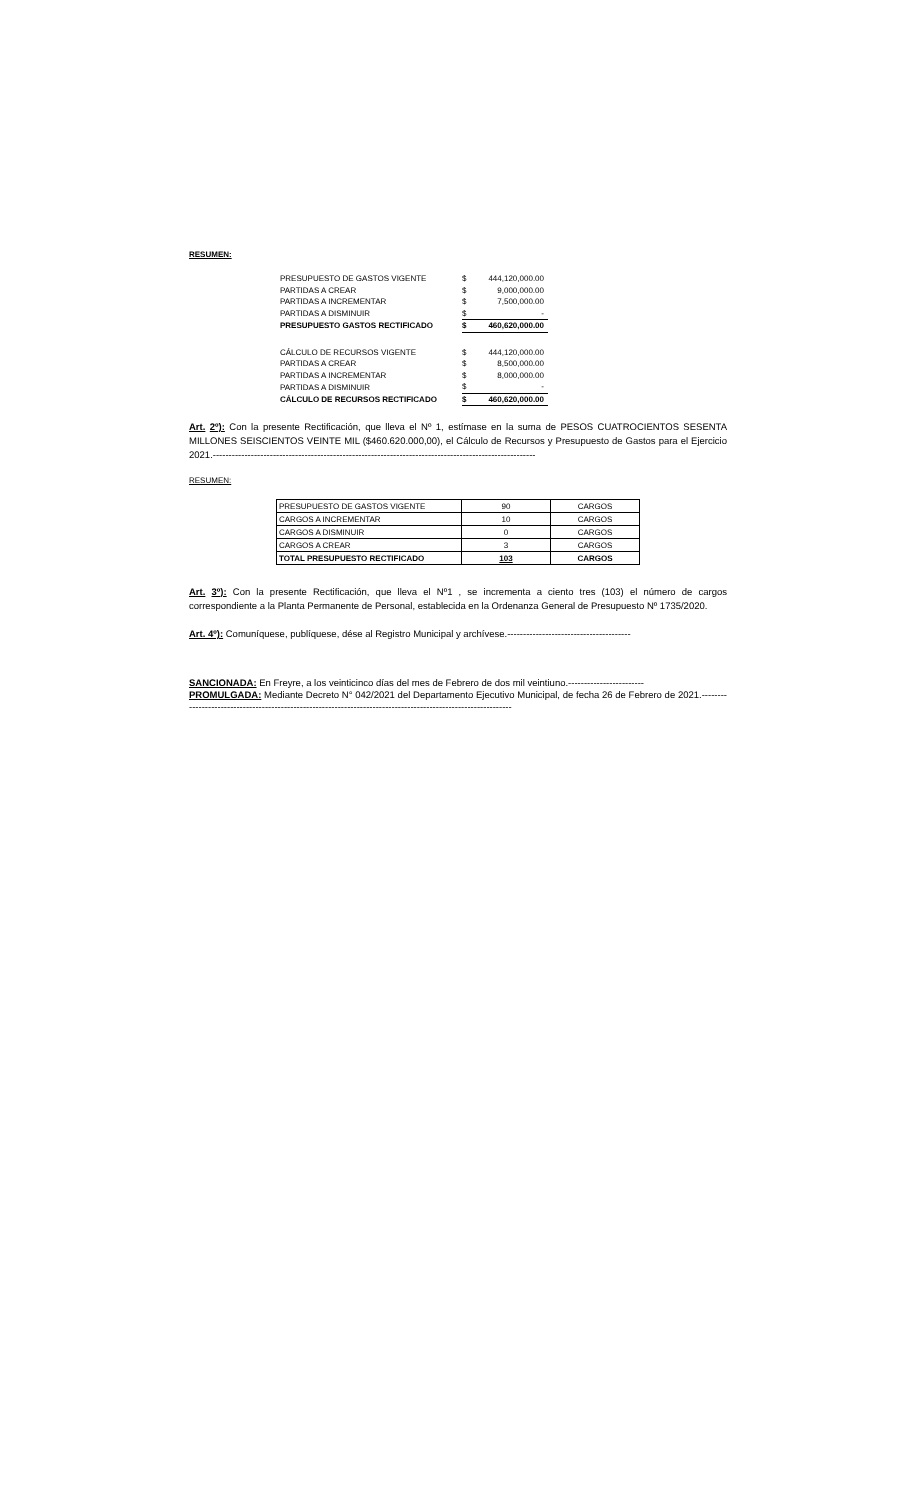RESUMEN:
| PRESUPUESTO DE GASTOS VIGENTE | $ | 444,120,000.00 |
| PARTIDAS A CREAR | $ | 9,000,000.00 |
| PARTIDAS A INCREMENTAR | $ | 7,500,000.00 |
| PARTIDAS A DISMINUIR | $ | - |
| PRESUPUESTO GASTOS RECTIFICADO | $ | 460,620,000.00 |
| CÁLCULO DE RECURSOS VIGENTE | $ | 444,120,000.00 |
| PARTIDAS A CREAR | $ | 8,500,000.00 |
| PARTIDAS A INCREMENTAR | $ | 8,000,000.00 |
| PARTIDAS A DISMINUIR | $ | - |
| CÁLCULO DE RECURSOS RECTIFICADO | $ | 460,620,000.00 |
Art. 2º): Con la presente Rectificación, que lleva el Nº 1, estímase en la suma de PESOS CUATROCIENTOS SESENTA MILLONES SEISCIENTOS VEINTE MIL ($460.620.000,00), el Cálculo de Recursos y Presupuesto de Gastos para el Ejercicio 2021.------------------------------------------------------------------------------------------------------
RESUMEN:
| PRESUPUESTO DE GASTOS VIGENTE | 90 | CARGOS |
| CARGOS A INCREMENTAR | 10 | CARGOS |
| CARGOS A DISMINUIR | 0 | CARGOS |
| CARGOS A CREAR | 3 | CARGOS |
| TOTAL PRESUPUESTO RECTIFICADO | 103 | CARGOS |
Art. 3º): Con la presente Rectificación, que lleva el Nº1 , se incrementa a ciento tres (103) el número de cargos correspondiente a la Planta Permanente de Personal, establecida en la Ordenanza General de Presupuesto Nº 1735/2020.
Art. 4º): Comuníquese, publíquese, dése al Registro Municipal y archívese.---------------------------------------
SANCIONADA: En Freyre, a los veinticinco días del mes de Febrero de dos mil veintiuno.------------------------
PROMULGADA: Mediante Decreto N° 042/2021 del Departamento Ejecutivo Municipal, de fecha 26 de Febrero de 2021.--------------------------------------------------------------------------------------------------------------